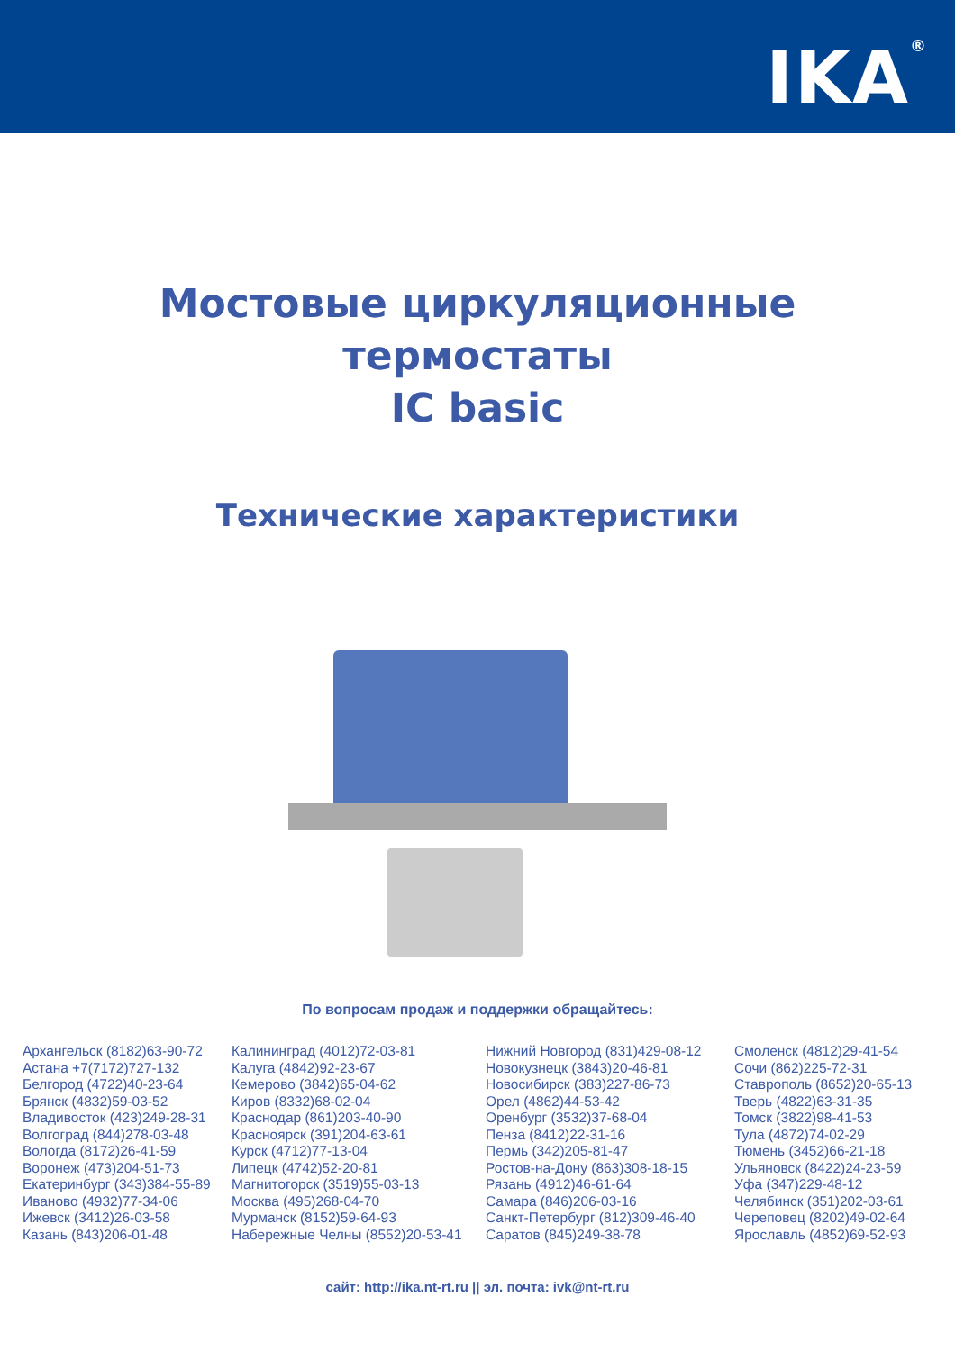IKA<sup>®</sup>
Мостовые циркуляционные
термостаты
IC basic
Технические характеристики
По вопросам продаж и поддержки обращайтесь:
Архангельск (8182)63-90-72
Астана +7(7172)727-132
Белгород (4722)40-23-64
Брянск (4832)59-03-52
Владивосток (423)249-28-31
Волгоград (844)278-03-48
Вологда (8172)26-41-59
Воронеж (473)204-51-73
Екатеринбург (343)384-55-89
Иваново (4932)77-34-06
Ижевск (3412)26-03-58
Казань (843)206-01-48
Калининград (4012)72-03-81
Калуга (4842)92-23-67
Кемерово (3842)65-04-62
Киров (8332)68-02-04
Краснодар (861)203-40-90
Красноярск (391)204-63-61
Курск (4712)77-13-04
Липецк (4742)52-20-81
Магнитогорск (3519)55-03-13
Москва (495)268-04-70
Мурманск (8152)59-64-93
Набережные Челны (8552)20-53-41
Нижний Новгород (831)429-08-12
Новокузнецк (3843)20-46-81
Новосибирск (383)227-86-73
Орел (4862)44-53-42
Оренбург (3532)37-68-04
Пенза (8412)22-31-16
Пермь (342)205-81-47
Ростов-на-Дону (863)308-18-15
Рязань (4912)46-61-64
Самара (846)206-03-16
Санкт-Петербург (812)309-46-40
Саратов (845)249-38-78
Смоленск (4812)29-41-54
Сочи (862)225-72-31
Ставрополь (8652)20-65-13
Тверь (4822)63-31-35
Томск (3822)98-41-53
Тула (4872)74-02-29
Тюмень (3452)66-21-18
Ульяновск (8422)24-23-59
Уфа (347)229-48-12
Челябинск (351)202-03-61
Череповец (8202)49-02-64
Ярославль (4852)69-52-93
сайт: http://ika.nt-rt.ru || эл. почта: ivk@nt-rt.ru